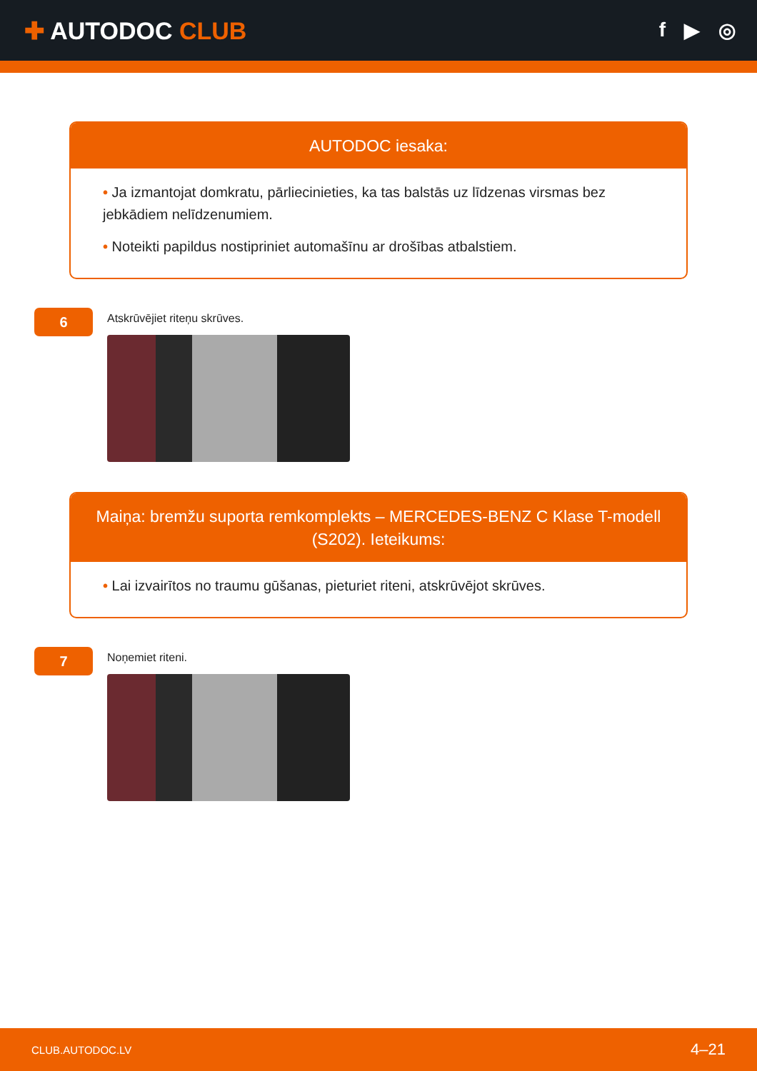✚ AUTODOC CLUB
f ▶ ◎
AUTODOC iesaka:
• Ja izmantojat domkratu, pārliecinieties, ka tas balstās uz līdzenas virsmas bez jebkādiem nelīdzenumiem.
• Noteikti papildus nostipriniet automašīnu ar drošības atbalstiem.
6
Atskrūvējiet riteņu skrūves.
Maiņa: bremžu suporta remkomplekts – MERCEDES-BENZ C Klase T-modell (S202). Ieteikums:
• Lai izvairītos no traumu gūšanas, pieturiet riteni, atskrūvējot skrūves.
7
Noņemiet riteni.
CLUB.AUTODOC.LV 4–21